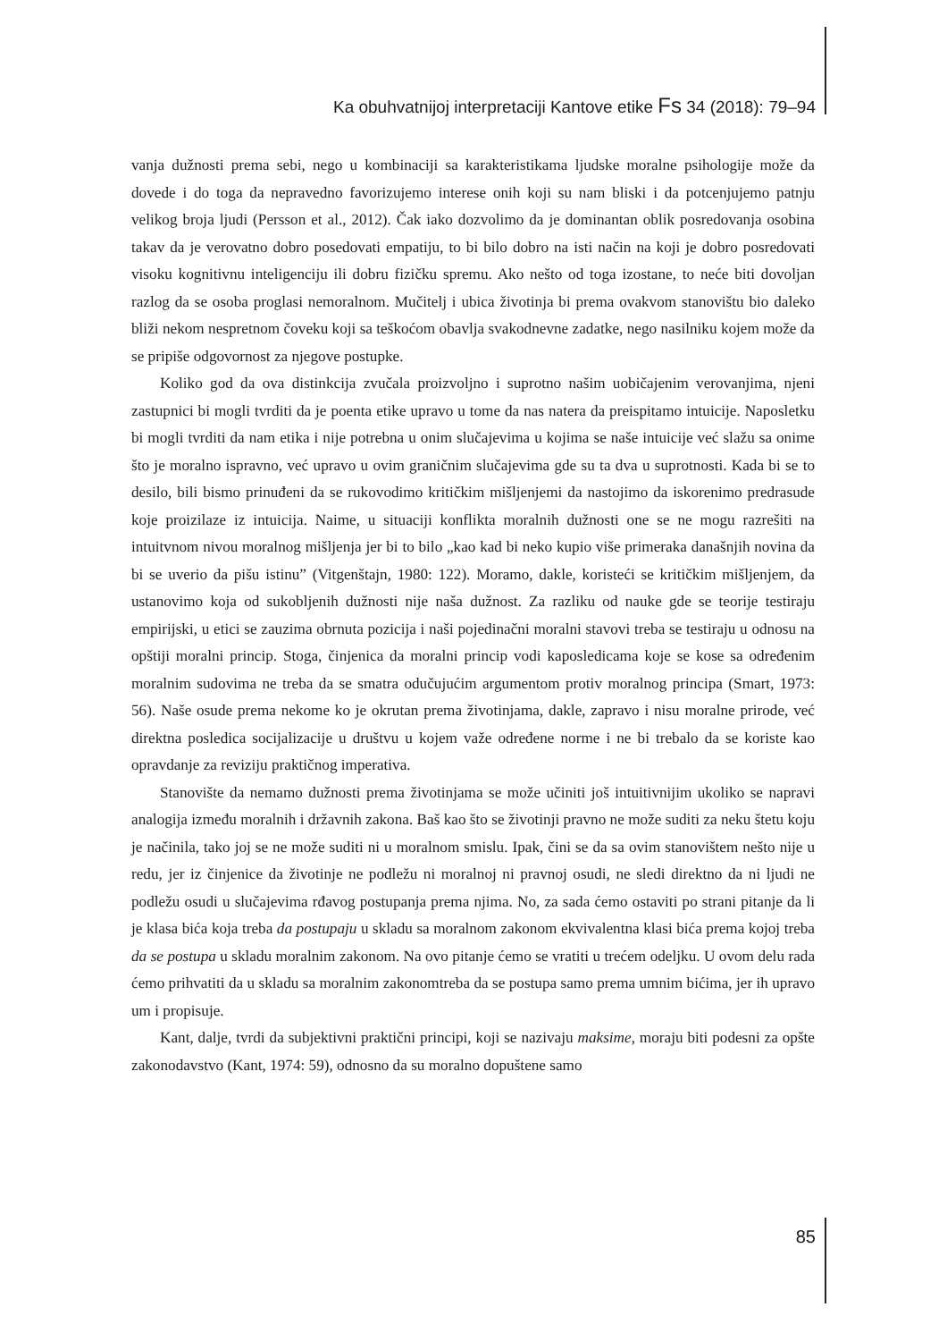Ka obuhvatnijoj interpretaciji Kantove etike Fs 34 (2018): 79–94
vanja dužnosti prema sebi, nego u kombinaciji sa karakteristikama ljudske moralne psihologije može da dovede i do toga da nepravedno favorizujemo interese onih koji su nam bliski i da potcenjujemo patnju velikog broja ljudi (Persson et al., 2012). Čak iako dozvolimo da je dominantan oblik posredovanja osobina takav da je verovatno dobro posedovati empatiju, to bi bilo dobro na isti način na koji je dobro posredovati visoku kognitivnu inteligenciju ili dobru fizičku spremu. Ako nešto od toga izostane, to neće biti dovoljan razlog da se osoba proglasi nemoralnom. Mučitelj i ubica životinja bi prema ovakvom stanovištu bio daleko bliži nekom nespretnom čoveku koji sa teškoćom obavlja svakodnevne zadatke, nego nasilniku kojem može da se pripiše odgovornost za njegove postupke.
Koliko god da ova distinkcija zvučala proizvoljno i suprotno našim uobičajenim verovanjima, njeni zastupnici bi mogli tvrditi da je poenta etike upravo u tome da nas natera da preispitamo intuicije. Naposletku bi mogli tvrditi da nam etika i nije potrebna u onim slučajevima u kojima se naše intuicije već slažu sa onime što je moralno ispravno, već upravo u ovim graničnim slučajevima gde su ta dva u suprotnosti. Kada bi se to desilo, bili bismo prinuđeni da se rukovodimo kritičkim mišljenjemi da nastojimo da iskorenimo predrasude koje proizilaze iz intuicija. Naime, u situaciji konflikta moralnih dužnosti one se ne mogu razrešiti na intuitvnom nivou moralnog mišljenja jer bi to bilo „kao kad bi neko kupio više primeraka današnjih novina da bi se uverio da pišu istinu” (Vitgenštajn, 1980: 122). Moramo, dakle, koristeći se kritičkim mišljenjem, da ustanovimo koja od sukobljenih dužnosti nije naša dužnost. Za razliku od nauke gde se teorije testiraju empirijski, u etici se zauzima obrnuta pozicija i naši pojedinačni moralni stavovi treba se testiraju u odnosu na opštiji moralni princip. Stoga, činjenica da moralni princip vodi kaposledicama koje se kose sa određenim moralnim sudovima ne treba da se smatra odučujućim argumentom protiv moralnog principa (Smart, 1973: 56). Naše osude prema nekome ko je okrutan prema životinjama, dakle, zapravo i nisu moralne prirode, već direktna posledica socijalizacije u društvu u kojem važe određene norme i ne bi trebalo da se koriste kao opravdanje za reviziju praktičnog imperativa.
Stanovište da nemamo dužnosti prema životinjama se može učiniti još intuitivnijim ukoliko se napravi analogija između moralnih i državnih zakona. Baš kao što se životinji pravno ne može suditi za neku štetu koju je načinila, tako joj se ne može suditi ni u moralnom smislu. Ipak, čini se da sa ovim stanovištem nešto nije u redu, jer iz činjenice da životinje ne podležu ni moralnoj ni pravnoj osudi, ne sledi direktno da ni ljudi ne podležu osudi u slučajevima rđavog postupanja prema njima. No, za sada ćemo ostaviti po strani pitanje da li je klasa bića koja treba da postupaju u skladu sa moralnom zakonom ekvivalentna klasi bića prema kojoj treba da se postupa u skladu moralnim zakonom. Na ovo pitanje ćemo se vratiti u trećem odeljku. U ovom delu rada ćemo prihvatiti da u skladu sa moralnim zakonomtreba da se postupa samo prema umnim bićima, jer ih upravo um i propisuje.
Kant, dalje, tvrdi da subjektivni praktični principi, koji se nazivaju maksime, moraju biti podesni za opšte zakonodavstvo (Kant, 1974: 59), odnosno da su moralno dopuštene samo
85